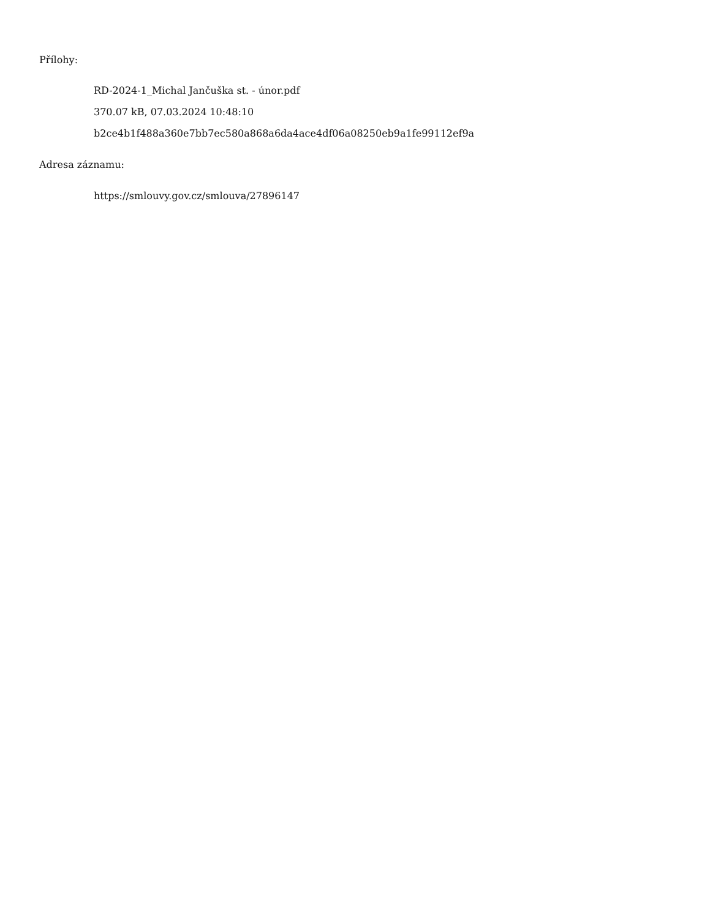Přílohy:
RD-2024-1_Michal Jančuška st. - únor.pdf
370.07 kB, 07.03.2024 10:48:10
b2ce4b1f488a360e7bb7ec580a868a6da4ace4df06a08250eb9a1fe99112ef9a
Adresa záznamu:
https://smlouvy.gov.cz/smlouva/27896147